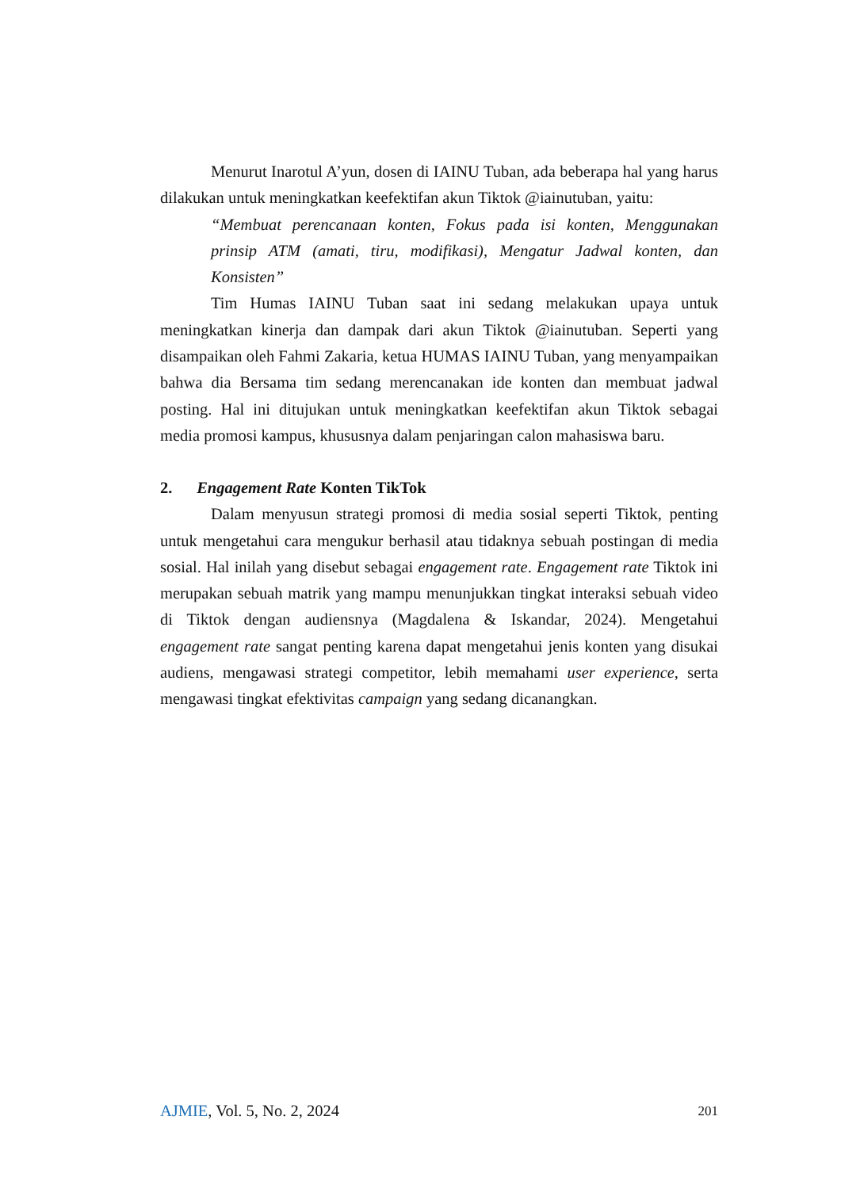Menurut Inarotul A’yun, dosen di IAINU Tuban, ada beberapa hal yang harus dilakukan untuk meningkatkan keefektifan akun Tiktok @iainutuban, yaitu:
“Membuat perencanaan konten, Fokus pada isi konten, Menggunakan prinsip ATM (amati, tiru, modifikasi), Mengatur Jadwal konten, dan Konsisten”
Tim Humas IAINU Tuban saat ini sedang melakukan upaya untuk meningkatkan kinerja dan dampak dari akun Tiktok @iainutuban. Seperti yang disampaikan oleh Fahmi Zakaria, ketua HUMAS IAINU Tuban, yang menyampaikan bahwa dia Bersama tim sedang merencanakan ide konten dan membuat jadwal posting. Hal ini ditujukan untuk meningkatkan keefektifan akun Tiktok sebagai media promosi kampus, khususnya dalam penjaringan calon mahasiswa baru.
2. Engagement Rate Konten TikTok
Dalam menyusun strategi promosi di media sosial seperti Tiktok, penting untuk mengetahui cara mengukur berhasil atau tidaknya sebuah postingan di media sosial. Hal inilah yang disebut sebagai engagement rate. Engagement rate Tiktok ini merupakan sebuah matrik yang mampu menunjukkan tingkat interaksi sebuah video di Tiktok dengan audiensnya (Magdalena & Iskandar, 2024). Mengetahui engagement rate sangat penting karena dapat mengetahui jenis konten yang disukai audiens, mengawasi strategi competitor, lebih memahami user experience, serta mengawasi tingkat efektivitas campaign yang sedang dicanangkan.
AJMIE, Vol. 5, No. 2, 2024 201